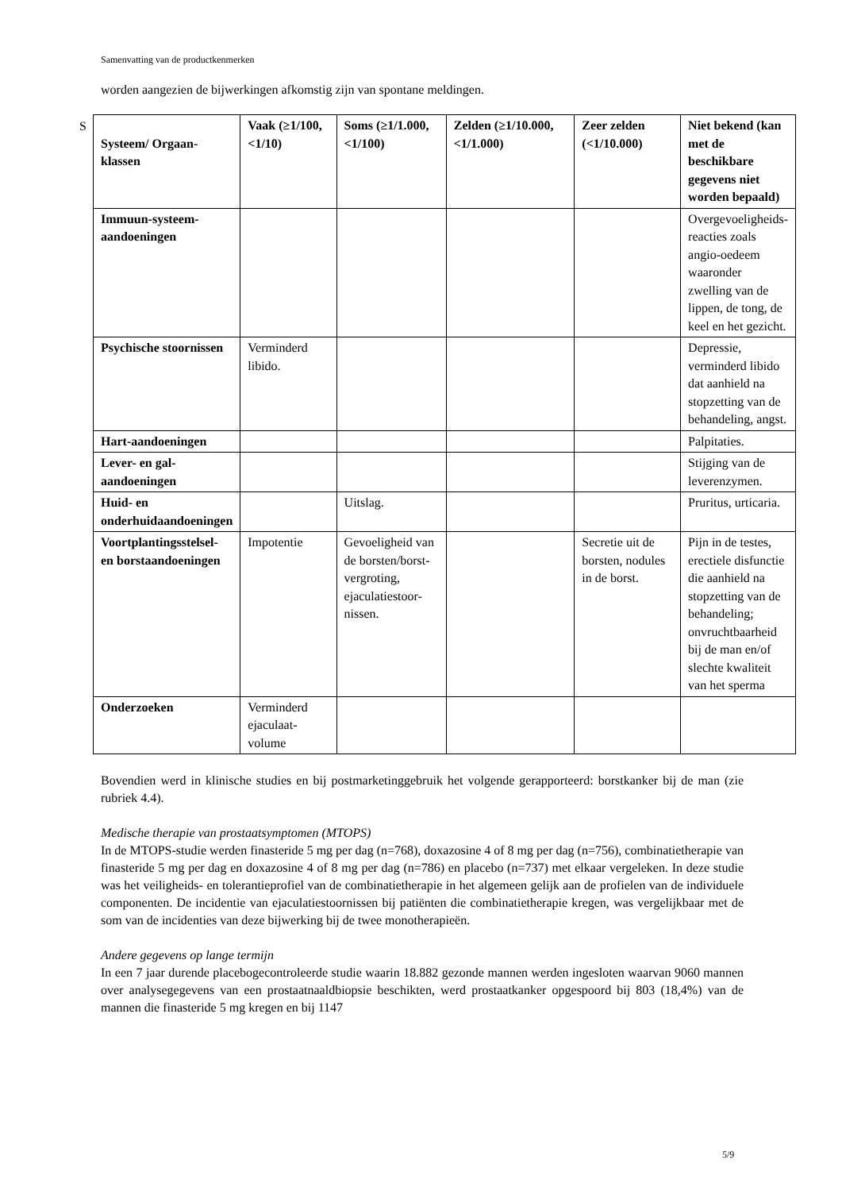Samenvatting van de productkenmerken
S
worden aangezien de bijwerkingen afkomstig zijn van spontane meldingen.
| Systeem/ Orgaan-klassen | Vaak (≥1/100,<1/10) | Soms (≥1/1.000, <1/100) | Zelden (≥1/10.000, <1/1.000) | Zeer zelden (<1/10.000) | Niet bekend (kan met de beschikbare gegevens niet worden bepaald) |
| --- | --- | --- | --- | --- | --- |
| Immuun-systeem-aandoeningen | | | | | Overgevoeligheids-reacties zoals angio-oedeem waaronder zwelling van de lippen, de tong, de keel en het gezicht. |
| Psychische stoornissen | Verminderd libido. | | | | Depressie, verminderd libido dat aanhield na stopzetting van de behandeling, angst. |
| Hart-aandoeningen | | | | | Palpitaties. |
| Lever- en gal-aandoeningen | | | | | Stijging van de leverenzymen. |
| Huid- en onderhuidaandoeningen | | Uitslag. | | | Pruritus, urticaria. |
| Voortplantingsstelsel- en borstaandoeningen | Impotentie | Gevoeligheid van de borsten/borst-vergroting, ejaculatiestoor-nissen. | | Secretie uit de borsten, nodules in de borst. | Pijn in de testes, erectiele disfunctie die aanhield na stopzetting van de behandeling; onvruchtbaarheid bij de man en/of slechte kwaliteit van het sperma |
| Onderzoeken | Verminderd ejaculaat-volume | | | | |
Bovendien werd in klinische studies en bij postmarketinggebruik het volgende gerapporteerd: borstkanker bij de man (zie rubriek 4.4).
Medische therapie van prostaatsymptomen (MTOPS)
In de MTOPS-studie werden finasteride 5 mg per dag (n=768), doxazosine 4 of 8 mg per dag (n=756), combinatietherapie van finasteride 5 mg per dag en doxazosine 4 of 8 mg per dag (n=786) en placebo (n=737) met elkaar vergeleken. In deze studie was het veiligheids- en tolerantieprofiel van de combinatietherapie in het algemeen gelijk aan de profielen van de individuele componenten. De incidentie van ejaculatiestoornissen bij patiënten die combinatietherapie kregen, was vergelijkbaar met de som van de incidenties van deze bijwerking bij de twee monotherapieën.
Andere gegevens op lange termijn
In een 7 jaar durende placebogecontroleerde studie waarin 18.882 gezonde mannen werden ingesloten waarvan 9060 mannen over analysegegevens van een prostaatnaaldbiopsie beschikten, werd prostaatkanker opgespoord bij 803 (18,4%) van de mannen die finasteride 5 mg kregen en bij 1147
5/9